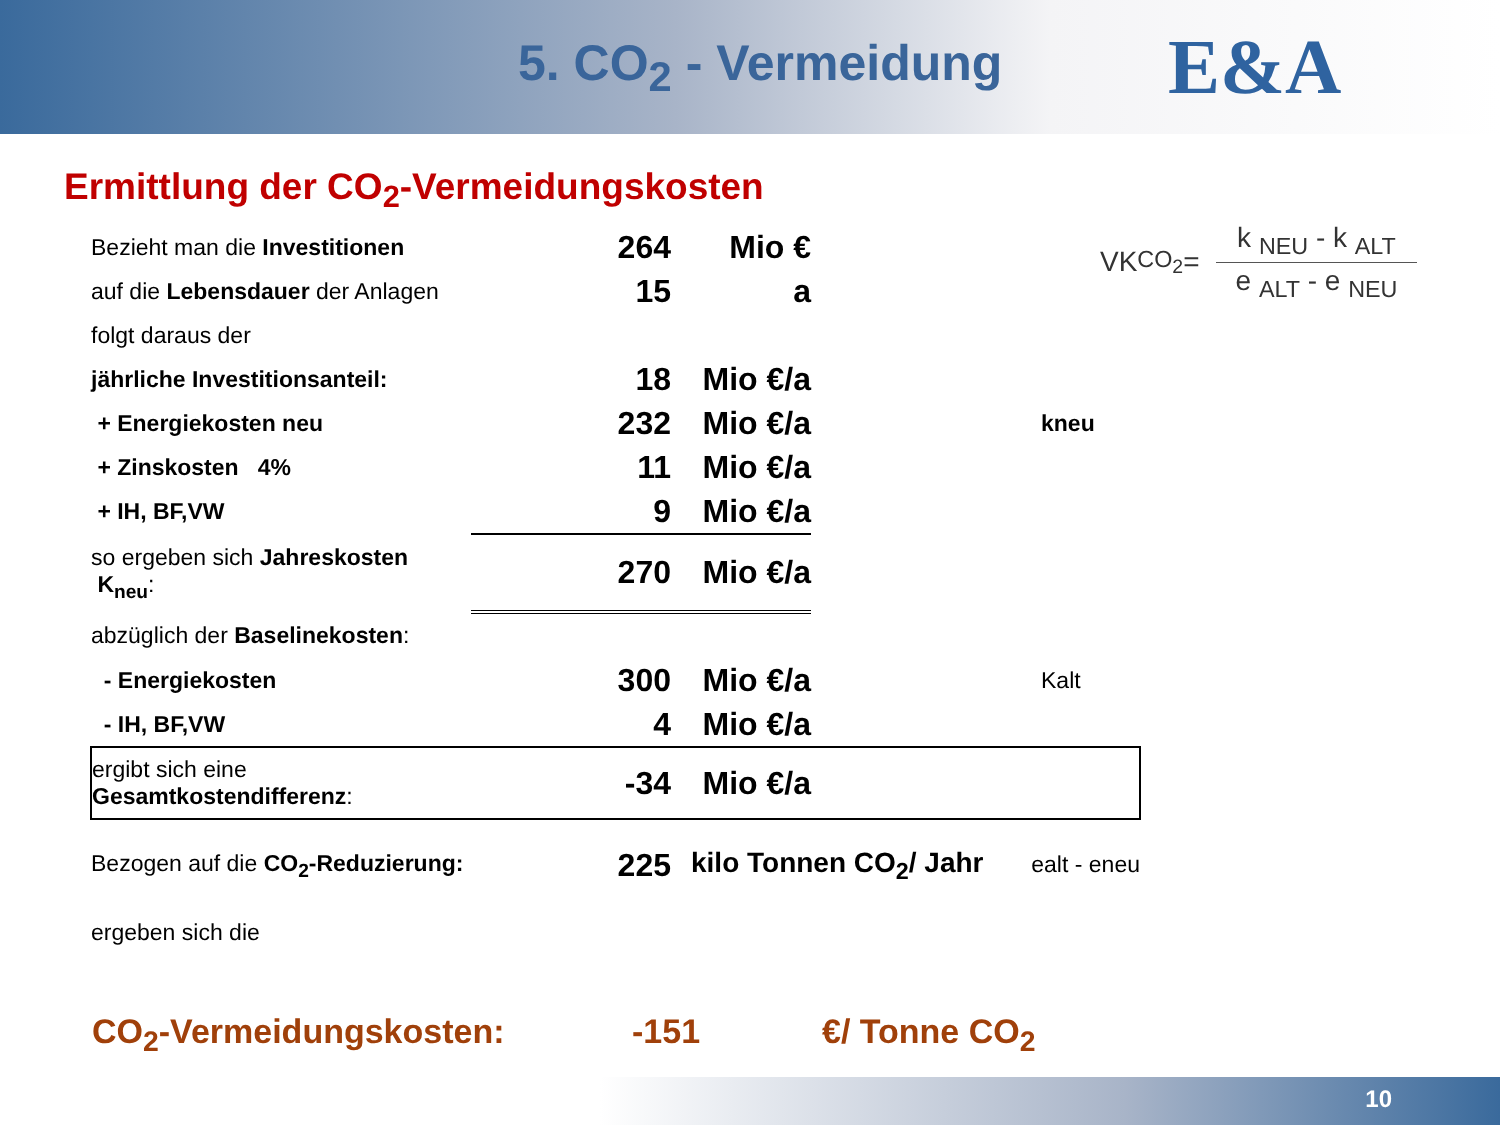5. CO<sub>2</sub> - Vermeidung
E&A
Ermittlung der CO<sub>2</sub>-Vermeidungskosten
VK <sub>CO<sub>2</sub></sub>=
k <sub>NEU</sub> - k <sub>ALT</sub>
e <sub>ALT</sub> - e <sub>NEU</sub>
| Bezieht man die Investitionen | 264 | Mio € | |
| auf die Lebensdauer der Anlagen | 15 | a | |
| folgt daraus der | | | |
| jährliche Investitionsanteil: | 18 | Mio €/a | |
| + Energiekosten neu | 232 | Mio €/a | kneu |
| + Zinskosten 4% | 11 | Mio €/a | |
| + IH, BF,VW | 9 | Mio €/a | |
| so ergeben sich Jahreskosten K<sub>neu</sub> : | 270 | Mio €/a | |
| abzüglich der Baselinekosten : | | | |
| - Energiekosten | 300 | Mio €/a | Kalt |
| - IH, BF,VW | 4 | Mio €/a | |
| ergibt sich eine Gesamtkostendifferenz : | -34 | Mio €/a | |
| Bezogen auf die CO<sub>2</sub>-Reduzierung: | 225 | kilo Tonnen CO<sub>2</sub>/ Jahr ealt - eneu | |
| ergeben sich die | | | |
CO<sub>2</sub>-Vermeidungskosten: -151 €/ Tonne CO<sub>2</sub>
10